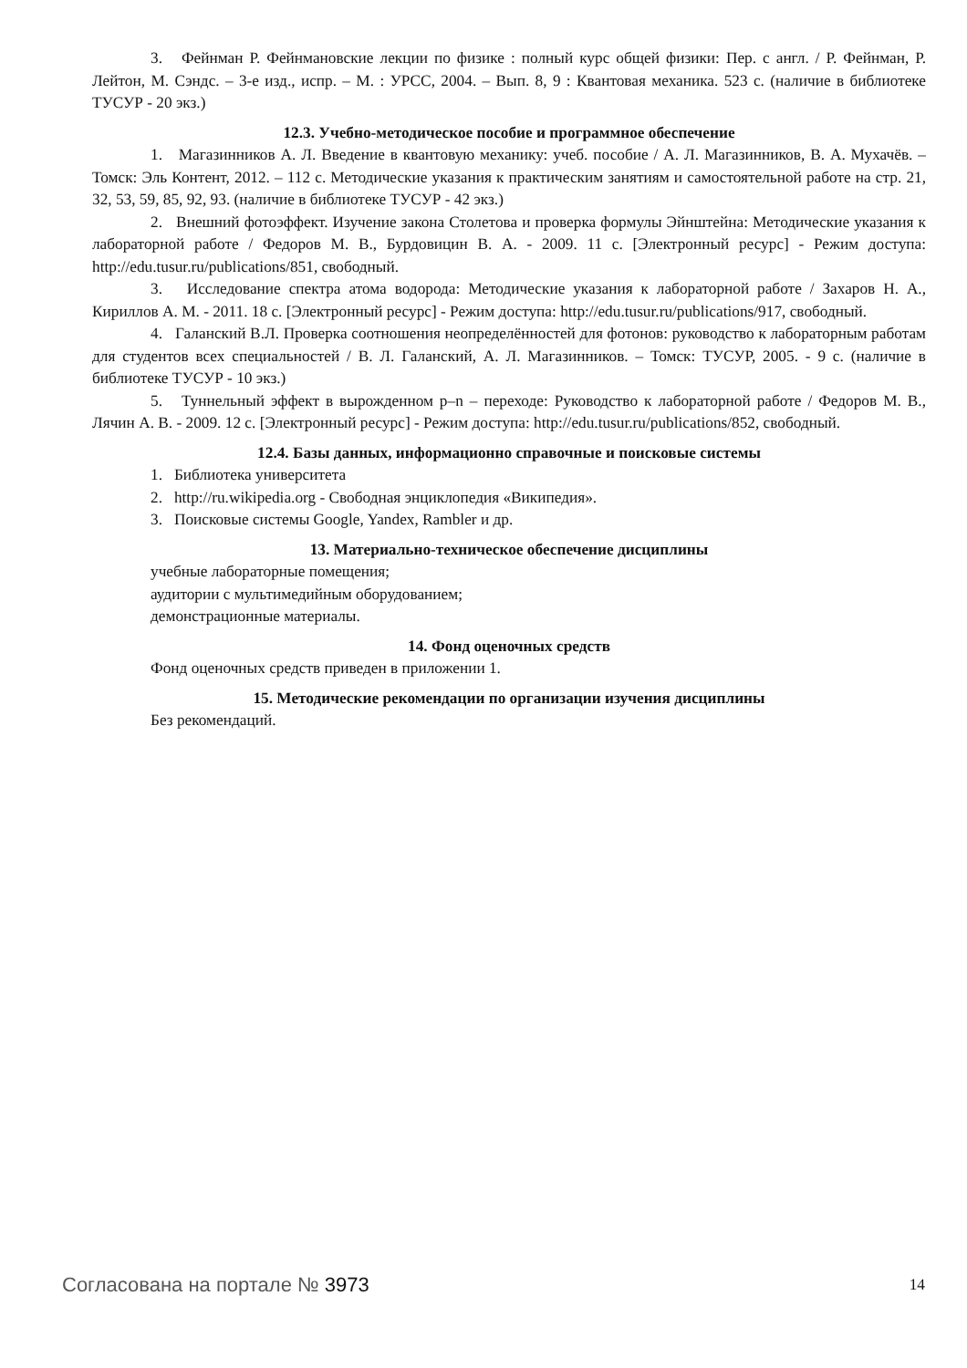3. Фейнман Р. Фейнмановские лекции по физике : полный курс общей физики: Пер. с англ. / Р. Фейнман, Р. Лейтон, М. Сэндс. – 3-е изд., испр. – М. : УРСС, 2004. – Вып. 8, 9 : Квантовая механика. 523 с. (наличие в библиотеке ТУСУР - 20 экз.)
12.3. Учебно-методическое пособие и программное обеспечение
1. Магазинников А. Л. Введение в квантовую механику: учеб. пособие / А. Л. Магазинников, В. А. Мухачёв. – Томск: Эль Контент, 2012. – 112 с. Методические указания к практическим занятиям и самостоятельной работе на стр. 21, 32, 53, 59, 85, 92, 93. (наличие в библиотеке ТУСУР - 42 экз.)
2. Внешний фотоэффект. Изучение закона Столетова и проверка формулы Эйнштейна: Методические указания к лабораторной работе / Федоров М. В., Бурдовицин В. А. - 2009. 11 с. [Электронный ресурс] - Режим доступа: http://edu.tusur.ru/publications/851, свободный.
3. Исследование спектра атома водорода: Методические указания к лабораторной работе / Захаров Н. А., Кириллов А. М. - 2011. 18 с. [Электронный ресурс] - Режим доступа: http://edu.tusur.ru/publications/917, свободный.
4. Галанский В.Л. Проверка соотношения неопределённостей для фотонов: руководство к лабораторным работам для студентов всех специальностей / В. Л. Галанский, А. Л. Магазинников. – Томск: ТУСУР, 2005. - 9 с. (наличие в библиотеке ТУСУР - 10 экз.)
5. Туннельный эффект в вырожденном p–n – переходе: Руководство к лабораторной работе / Федоров М. В., Лячин А. В. - 2009. 12 с. [Электронный ресурс] - Режим доступа: http://edu.tusur.ru/publications/852, свободный.
12.4. Базы данных, информационно справочные и поисковые системы
1. Библиотека университета
2. http://ru.wikipedia.org - Свободная энциклопедия «Википедия».
3. Поисковые системы Google, Yandex, Rambler и др.
13. Материально-техническое обеспечение дисциплины
учебные лабораторные помещения;
аудитории с мультимедийным оборудованием;
демонстрационные материалы.
14. Фонд оценочных средств
Фонд оценочных средств приведен в приложении 1.
15. Методические рекомендации по организации изучения дисциплины
Без рекомендаций.
Согласована на портале № 3973
14